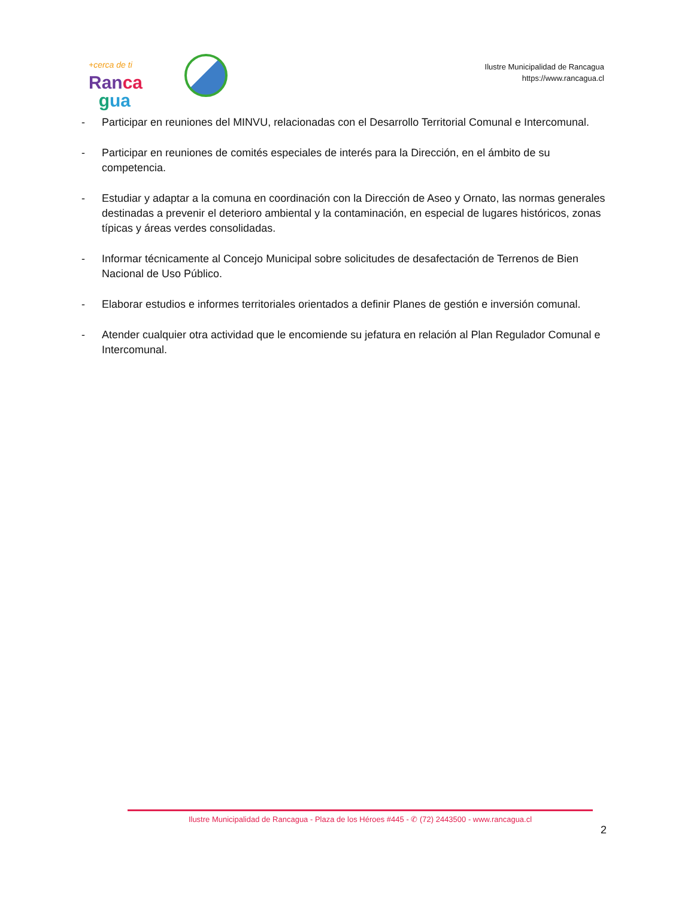+cerca de ti
Ran ca
gua
Ilustre Municipalidad de Rancagua
https://www.rancagua.cl
- Participar en reuniones del MINVU, relacionadas con el Desarrollo Territorial Comunal e Intercomunal.
- Participar en reuniones de comités especiales de interés para la Dirección, en el ámbito de su competencia.
- Estudiar y adaptar a la comuna en coordinación con la Dirección de Aseo y Ornato, las normas generales destinadas a prevenir el deterioro ambiental y la contaminación, en especial de lugares históricos, zonas típicas y áreas verdes consolidadas.
- Informar técnicamente al Concejo Municipal sobre solicitudes de desafectación de Terrenos de Bien Nacional de Uso Público.
- Elaborar estudios e informes territoriales orientados a definir Planes de gestión e inversión comunal.
- Atender cualquier otra actividad que le encomiende su jefatura en relación al Plan Regulador Comunal e Intercomunal.
Ilustre Municipalidad de Rancagua - Plaza de los Héroes #445 - ✆ (72) 2443500 - www.rancagua.cl
2